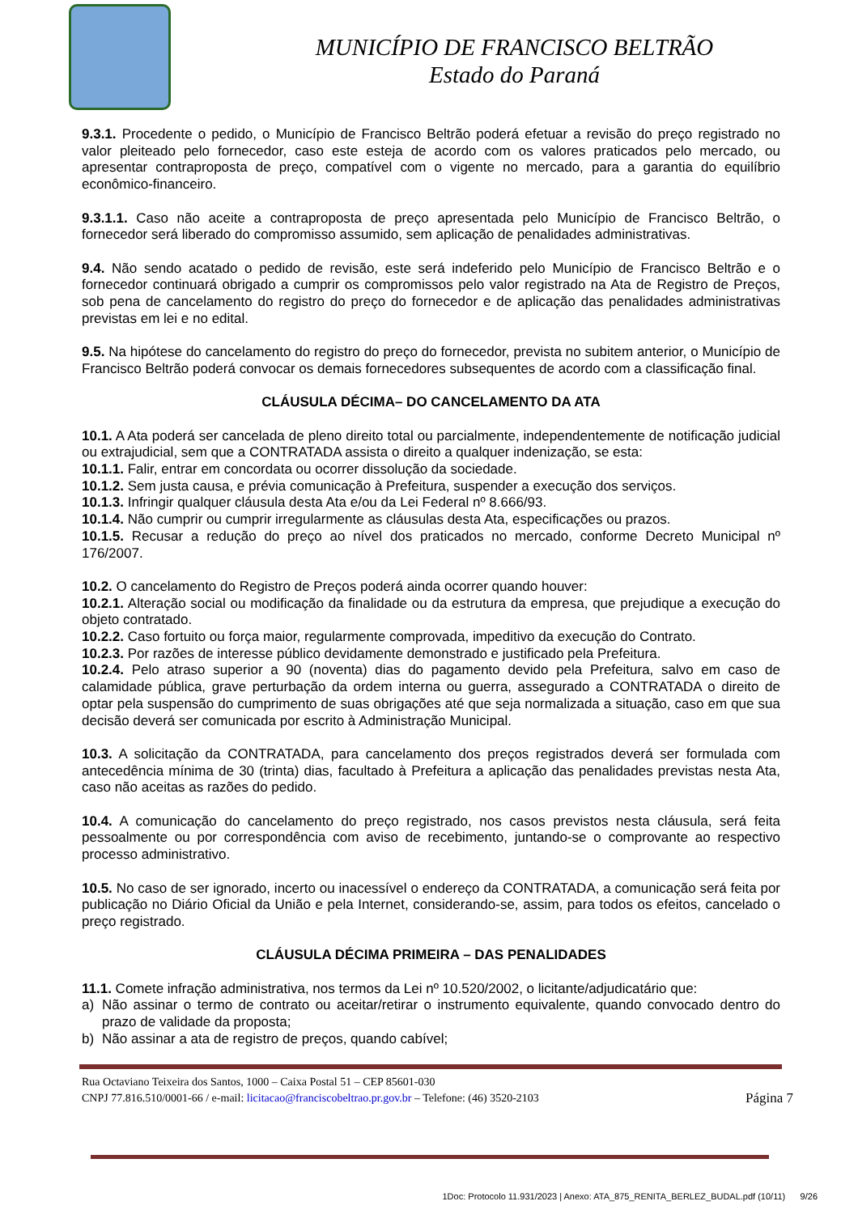MUNICÍPIO DE FRANCISCO BELTRÃO
Estado do Paraná
9.3.1. Procedente o pedido, o Município de Francisco Beltrão poderá efetuar a revisão do preço registrado no valor pleiteado pelo fornecedor, caso este esteja de acordo com os valores praticados pelo mercado, ou apresentar contraproposta de preço, compatível com o vigente no mercado, para a garantia do equilíbrio econômico-financeiro.
9.3.1.1. Caso não aceite a contraproposta de preço apresentada pelo Município de Francisco Beltrão, o fornecedor será liberado do compromisso assumido, sem aplicação de penalidades administrativas.
9.4. Não sendo acatado o pedido de revisão, este será indeferido pelo Município de Francisco Beltrão e o fornecedor continuará obrigado a cumprir os compromissos pelo valor registrado na Ata de Registro de Preços, sob pena de cancelamento do registro do preço do fornecedor e de aplicação das penalidades administrativas previstas em lei e no edital.
9.5. Na hipótese do cancelamento do registro do preço do fornecedor, prevista no subitem anterior, o Município de Francisco Beltrão poderá convocar os demais fornecedores subsequentes de acordo com a classificação final.
CLÁUSULA DÉCIMA– DO CANCELAMENTO DA ATA
10.1. A Ata poderá ser cancelada de pleno direito total ou parcialmente, independentemente de notificação judicial ou extrajudicial, sem que a CONTRATADA assista o direito a qualquer indenização, se esta:
10.1.1. Falir, entrar em concordata ou ocorrer dissolução da sociedade.
10.1.2. Sem justa causa, e prévia comunicação à Prefeitura, suspender a execução dos serviços.
10.1.3. Infringir qualquer cláusula desta Ata e/ou da Lei Federal nº 8.666/93.
10.1.4. Não cumprir ou cumprir irregularmente as cláusulas desta Ata, especificações ou prazos.
10.1.5. Recusar a redução do preço ao nível dos praticados no mercado, conforme Decreto Municipal nº 176/2007.
10.2. O cancelamento do Registro de Preços poderá ainda ocorrer quando houver:
10.2.1. Alteração social ou modificação da finalidade ou da estrutura da empresa, que prejudique a execução do objeto contratado.
10.2.2. Caso fortuito ou força maior, regularmente comprovada, impeditivo da execução do Contrato.
10.2.3. Por razões de interesse público devidamente demonstrado e justificado pela Prefeitura.
10.2.4. Pelo atraso superior a 90 (noventa) dias do pagamento devido pela Prefeitura, salvo em caso de calamidade pública, grave perturbação da ordem interna ou guerra, assegurado a CONTRATADA o direito de optar pela suspensão do cumprimento de suas obrigações até que seja normalizada a situação, caso em que sua decisão deverá ser comunicada por escrito à Administração Municipal.
10.3. A solicitação da CONTRATADA, para cancelamento dos preços registrados deverá ser formulada com antecedência mínima de 30 (trinta) dias, facultado à Prefeitura a aplicação das penalidades previstas nesta Ata, caso não aceitas as razões do pedido.
10.4. A comunicação do cancelamento do preço registrado, nos casos previstos nesta cláusula, será feita pessoalmente ou por correspondência com aviso de recebimento, juntando-se o comprovante ao respectivo processo administrativo.
10.5. No caso de ser ignorado, incerto ou inacessível o endereço da CONTRATADA, a comunicação será feita por publicação no Diário Oficial da União e pela Internet, considerando-se, assim, para todos os efeitos, cancelado o preço registrado.
CLÁUSULA DÉCIMA PRIMEIRA – DAS PENALIDADES
11.1. Comete infração administrativa, nos termos da Lei nº 10.520/2002, o licitante/adjudicatário que:
a) Não assinar o termo de contrato ou aceitar/retirar o instrumento equivalente, quando convocado dentro do prazo de validade da proposta;
b) Não assinar a ata de registro de preços, quando cabível;
Rua Octaviano Teixeira dos Santos, 1000 – Caixa Postal 51 – CEP 85601-030
CNPJ 77.816.510/0001-66 / e-mail: licitacao@franciscobeltrao.pr.gov.br – Telefone: (46) 3520-2103 Página 7
1Doc: Protocolo 11.931/2023 | Anexo: ATA_875_RENITA_BERLEZ_BUDAL.pdf (10/11) 9/26